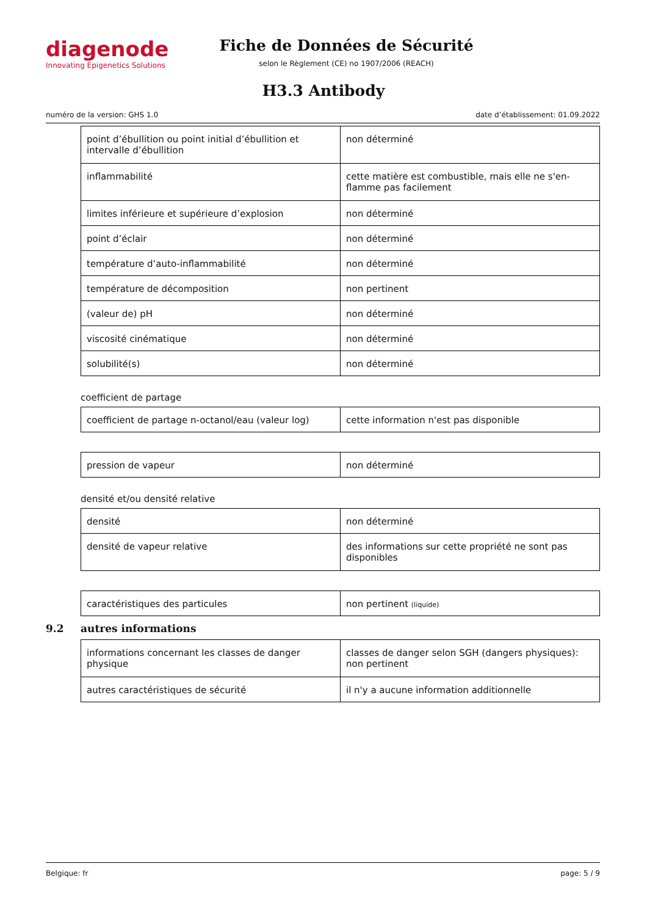diagenode
Innovating Epigenetics Solutions
Fiche de Données de Sécurité
selon le Règlement (CE) no 1907/2006 (REACH)
H3.3 Antibody
numéro de la version: GHS 1.0 date d’établissement: 01.09.2022
| point d’ébullition ou point initial d’ébullition et intervalle d’ébullition | non déterminé |
| inflammabilité | cette matière est combustible, mais elle ne s'en-flamme pas facilement |
| limites inférieure et supérieure d’explosion | non déterminé |
| point d’éclair | non déterminé |
| température d’auto-inflammabilité | non déterminé |
| température de décomposition | non pertinent |
| (valeur de) pH | non déterminé |
| viscosité cinématique | non déterminé |
| solubilité(s) | non déterminé |
coefficient de partage
| coefficient de partage n-octanol/eau (valeur log) | cette information n'est pas disponible |
| pression de vapeur | non déterminé |
densité et/ou densité relative
| densité | non déterminé |
| densité de vapeur relative | des informations sur cette propriété ne sont pas disponibles |
| caractéristiques des particules | non pertinent (liquide) |
9.2 autres informations
| informations concernant les classes de danger physique | classes de danger selon SGH (dangers physiques): non pertinent |
| autres caractéristiques de sécurité | il n'y a aucune information additionnelle |
Belgique: fr page: 5 / 9